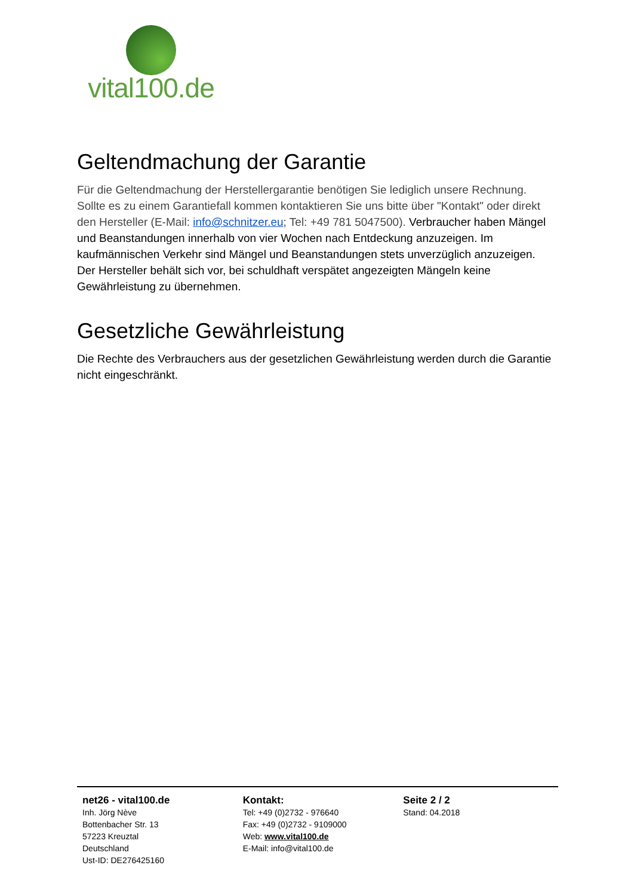vital100.de
Geltendmachung der Garantie
Für die Geltendmachung der Herstellergarantie benötigen Sie lediglich unsere Rechnung. Sollte es zu einem Garantiefall kommen kontaktieren Sie uns bitte über "Kontakt" oder direkt den Hersteller (E-Mail: info@schnitzer.eu; Tel: +49 781 5047500). Verbraucher haben Mängel und Beanstandungen innerhalb von vier Wochen nach Entdeckung anzuzeigen. Im kaufmännischen Verkehr sind Mängel und Beanstandungen stets unverzüglich anzuzeigen. Der Hersteller behält sich vor, bei schuldhaft verspätet angezeigten Mängeln keine Gewährleistung zu übernehmen.
Gesetzliche Gewährleistung
Die Rechte des Verbrauchers aus der gesetzlichen Gewährleistung werden durch die Garantie nicht eingeschränkt.
net26 - vital100.de
Inh. Jörg Nève
Bottenbacher Str. 13
57223 Kreuztal
Deutschland
Ust-ID: DE276425160
Kontakt:
Tel: +49 (0)2732 - 976640
Fax: +49 (0)2732 - 9109000
Web: www.vital100.de
E-Mail: info@vital100.de
Seite 2 / 2
Stand: 04.2018